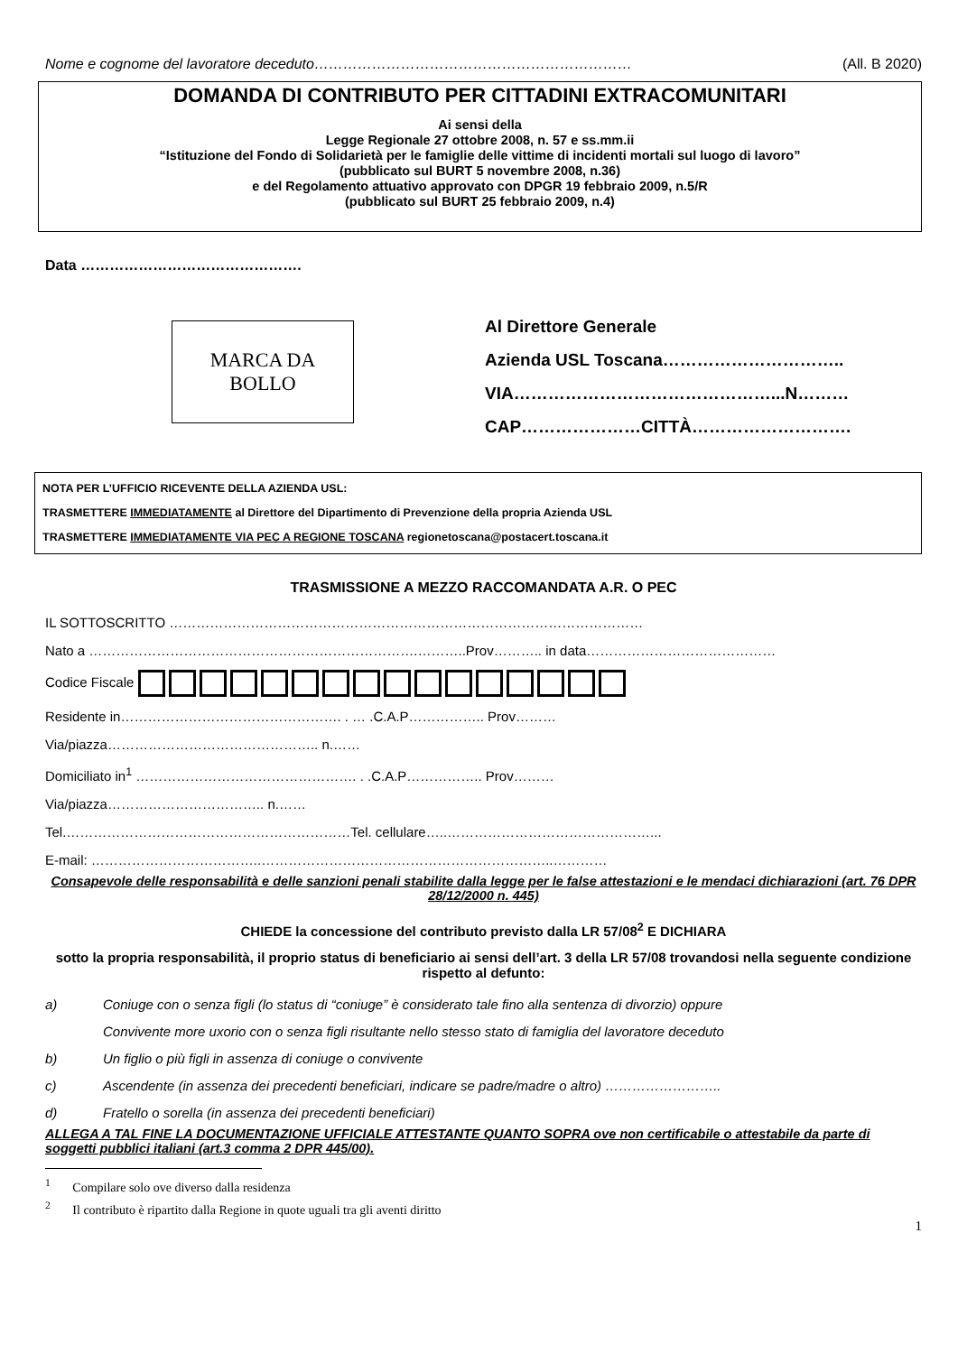Nome e cognome del lavoratore deceduto………………………………………………………… (All. B 2020)
DOMANDA DI CONTRIBUTO PER CITTADINI EXTRACOMUNITARI
Ai sensi della
Legge Regionale 27 ottobre 2008, n. 57 e ss.mm.ii
“Istituzione del Fondo di Solidarietà per le famiglie delle vittime di incidenti mortali sul luogo di lavoro”
(pubblicato sul BURT 5 novembre 2008, n.36)
e del Regolamento attuativo approvato con DPGR 19 febbraio 2009, n.5/R
(pubblicato sul BURT 25 febbraio 2009, n.4)
Data ……………………………………….
MARCA DA
BOLLO
Al Direttore Generale
Azienda USL Toscana…………………………..
VIA………………………………………...N………
CAP…………………CITTÀ……………………….
NOTA PER L’UFFICIO RICEVENTE DELLA AZIENDA USL:
TRASMETTERE IMMEDIATAMENTE al Direttore del Dipartimento di Prevenzione della propria Azienda USL
TRASMETTERE IMMEDIATAMENTE VIA PEC A REGIONE TOSCANA regionetoscana@postacert.toscana.it
TRASMISSIONE A MEZZO RACCOMANDATA A.R. O PEC
IL SOTTOSCRITTO ……………………………………………………………………………………………
Nato a ……………………………………………………………….………..Prov……….. in data……………………………………
Codice Fiscale
Residente in…………………………………………. . … .C.A.P…………….. Prov………
Via/piazza……………………………………….. n.……
Domiciliato in<sup>1</sup> …………………………………………. . .C.A.P…………….. Prov………
Via/piazza…………………………….. n.……
Tel.………………………………………………………Tel. cellulare…..………………………………………...
E-mail: ………………………………..………………………………………………………..…………
Consapevole delle responsabilità e delle sanzioni penali stabilite dalla legge per le false attestazioni e le mendaci dichiarazioni (art. 76 DPR 28/12/2000 n. 445)
CHIEDE la concessione del contributo previsto dalla LR 57/08<sup>2</sup> E DICHIARA
sotto la propria responsabilità, il proprio status di beneficiario ai sensi dell’art. 3 della LR 57/08 trovandosi nella seguente condizione rispetto al defunto:
a) Coniuge con o senza figli (lo status di “coniuge” è considerato tale fino alla sentenza di divorzio) oppure
Convivente more uxorio con o senza figli risultante nello stesso stato di famiglia del lavoratore deceduto
b) Un figlio o più figli in assenza di coniuge o convivente
c) Ascendente (in assenza dei precedenti beneficiari, indicare se padre/madre o altro) ……………………..
d) Fratello o sorella (in assenza dei precedenti beneficiari)
ALLEGA A TAL FINE LA DOCUMENTAZIONE UFFICIALE ATTESTANTE QUANTO SOPRA ove non certificabile o attestabile da parte di soggetti pubblici italiani (art.3 comma 2 DPR 445/00).
<sup>1</sup> Compilare solo ove diverso dalla residenza
<sup>2</sup> Il contributo è ripartito dalla Regione in quote uguali tra gli aventi diritto
1